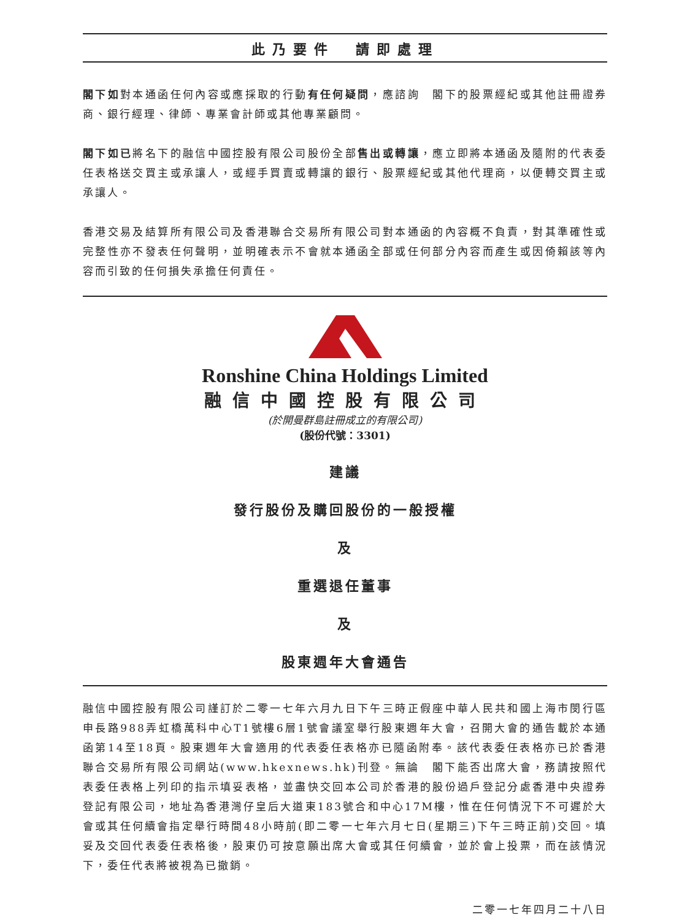此乃要件　請即處理
閣下如對本通函任何內容或應採取的行動有任何疑問，應諮詢　閣下的股票經紀或其他註冊證券商、銀行經理、律師、專業會計師或其他專業顧問。
閣下如已將名下的融信中國控股有限公司股份全部售出或轉讓，應立即將本通函及隨附的代表委任表格送交買主或承讓人，或經手買賣或轉讓的銀行、股票經紀或其他代理商，以便轉交買主或承讓人。
香港交易及結算所有限公司及香港聯合交易所有限公司對本通函的內容概不負責，對其準確性或完整性亦不發表任何聲明，並明確表示不會就本通函全部或任何部分內容而產生或因倚賴該等內容而引致的任何損失承擔任何責任。
Ronshine China Holdings Limited
融信中國控股有限公司
(於開曼群島註冊成立的有限公司)
(股份代號：3301)
建議
發行股份及購回股份的一般授權
及
重選退任董事
及
股東週年大會通告
融信中國控股有限公司謹訂於二零一七年六月九日下午三時正假座中華人民共和國上海市閔行區申長路988弄虹橋萬科中心T1號樓6層1號會議室舉行股東週年大會，召開大會的通告載於本通函第14至18頁。股東週年大會適用的代表委任表格亦已隨函附奉。該代表委任表格亦已於香港聯合交易所有限公司網站(www.hkexnews.hk)刊登。無論　閣下能否出席大會，務請按照代表委任表格上列印的指示填妥表格，並盡快交回本公司於香港的股份過戶登記分處香港中央證券登記有限公司，地址為香港灣仔皇后大道東183號合和中心17M樓，惟在任何情況下不可遲於大會或其任何續會指定舉行時間48小時前(即二零一七年六月七日(星期三)下午三時正前)交回。填妥及交回代表委任表格後，股東仍可按意願出席大會或其任何續會，並於會上投票，而在該情況下，委任代表將被視為已撤銷。
二零一七年四月二十八日